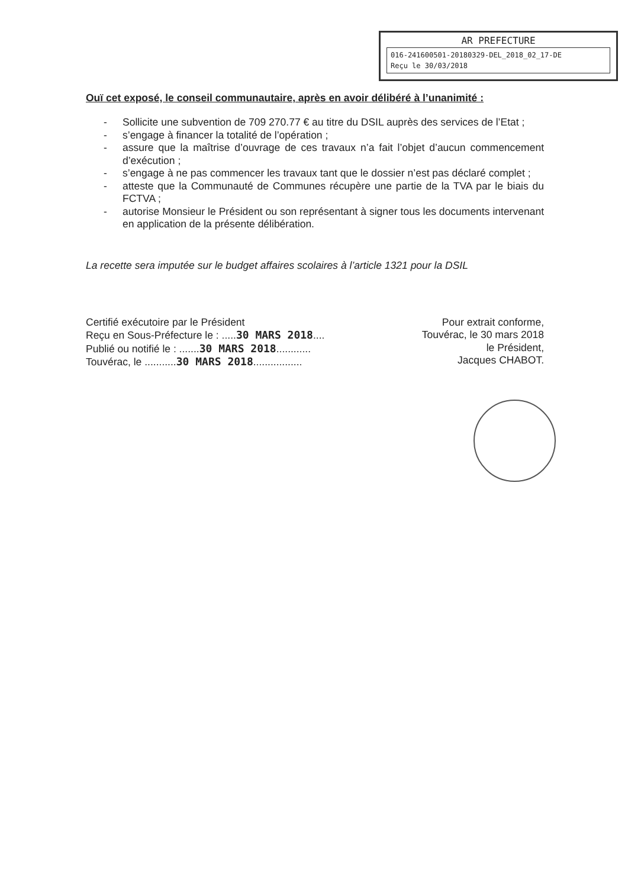AR PREFECTURE
016-241600501-20180329-DEL_2018_02_17-DE
Reçu le 30/03/2018
Ouï cet exposé, le conseil communautaire, après en avoir délibéré à l’unanimité :
- Sollicite une subvention de 709 270.77 € au titre du DSIL auprès des services de l’Etat ;
- s’engage à financer la totalité de l’opération ;
- assure que la maîtrise d’ouvrage de ces travaux n’a fait l’objet d’aucun commencement d’exécution ;
- s’engage à ne pas commencer les travaux tant que le dossier n’est pas déclaré complet ;
- atteste que la Communauté de Communes récupère une partie de la TVA par le biais du FCTVA ;
- autorise Monsieur le Président ou son représentant à signer tous les documents intervenant en application de la présente délibération.
La recette sera imputée sur le budget affaires scolaires à l’article 1321 pour la DSIL
Certifié exécutoire par le Président
Reçu en Sous-Préfecture le : .....30 MARS 2018....
Publié ou notifié le : .......30 MARS 2018............
Touvérac, le ...........30 MARS 2018.................
Pour extrait conforme,
Touvérac, le 30 mars 2018
le Président,
Jacques CHABOT.